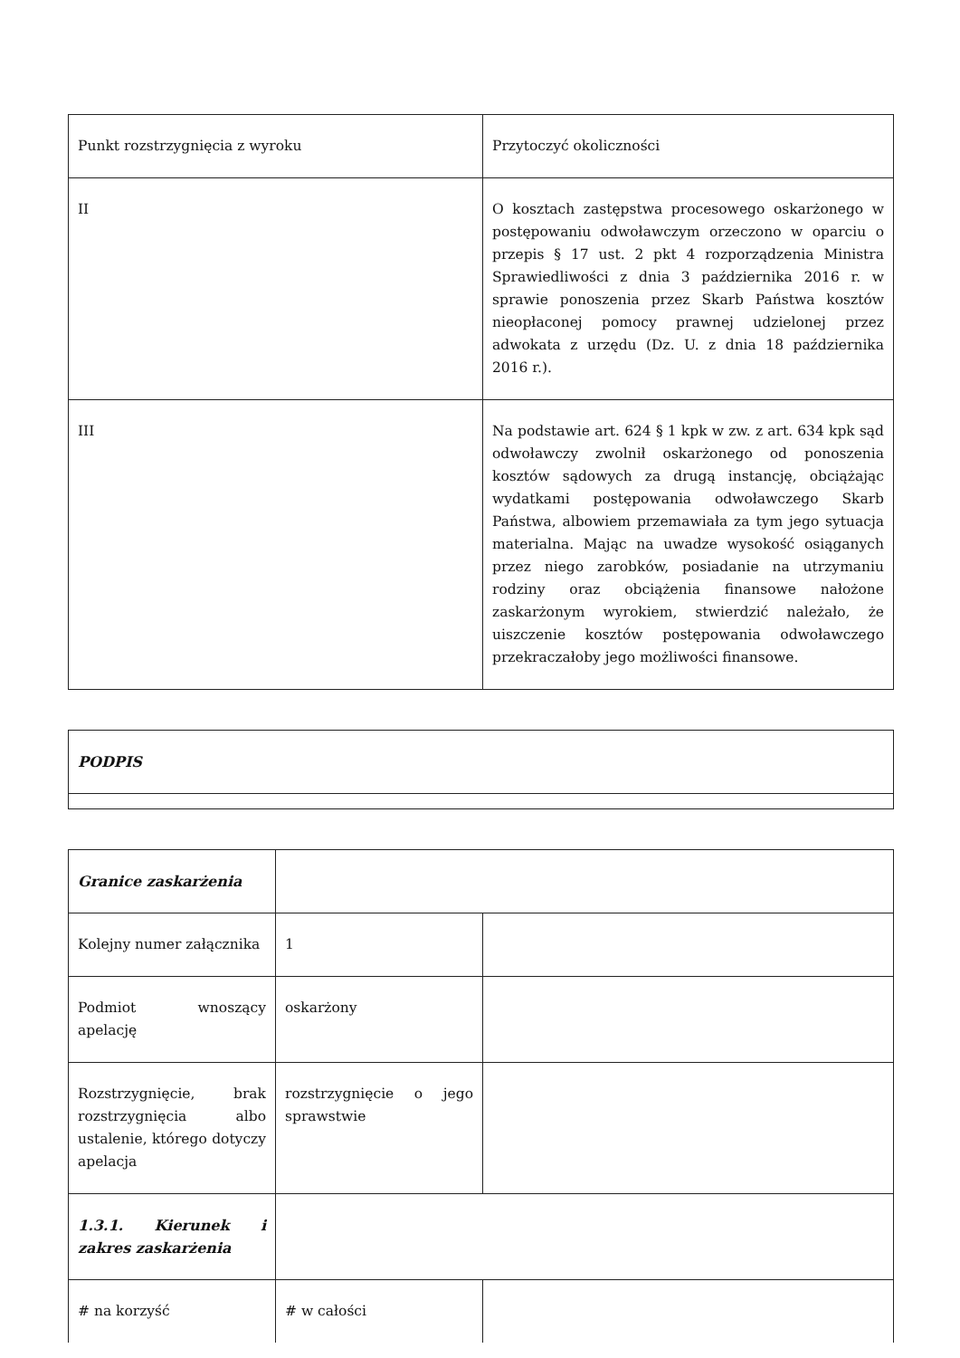| Punkt rozstrzygnięcia z wyroku | Przytoczyć okoliczności |
| II | O kosztach zastępstwa procesowego oskarżonego w postępowaniu odwoławczym orzeczono w oparciu o przepis § 17 ust. 2 pkt 4 rozporządzenia Ministra Sprawiedliwości z dnia 3 października 2016 r. w sprawie ponoszenia przez Skarb Państwa kosztów nieopłaconej pomocy prawnej udzielonej przez adwokata z urzędu (Dz. U. z dnia 18 października 2016 r.). |
| III | Na podstawie art. 624 § 1 kpk w zw. z art. 634 kpk sąd odwoławczy zwolnił oskarżonego od ponoszenia kosztów sądowych za drugą instancję, obciążając wydatkami postępowania odwoławczego Skarb Państwa, albowiem przemawiała za tym jego sytuacja materialna. Mając na uwadze wysokość osiąganych przez niego zarobków, posiadanie na utrzymaniu rodziny oraz obciążenia finansowe nałożone zaskarżonym wyrokiem, stwierdzić należało, że uiszczenie kosztów postępowania odwoławczego przekraczałoby jego możliwości finansowe. |
| PODPIS |
| Granice zaskarżenia | | |
| Kolejny numer załącznika | 1 | |
| Podmiot wnoszący apelację | oskarżony | |
| Rozstrzygnięcie, brak rozstrzygnięcia albo ustalenie, którego dotyczy apelacja | rozstrzygnięcie o jego sprawstwie | |
| 1.3.1. Kierunek i zakres zaskarżenia | | |
| # na korzyść | # w całości | |